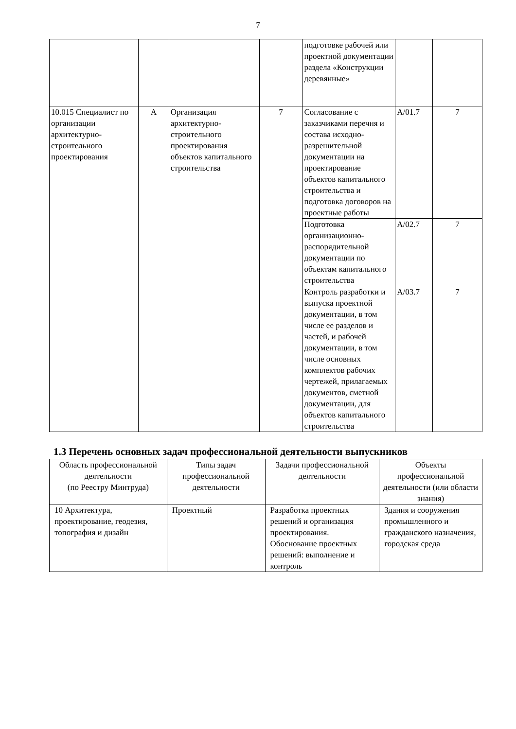7
| | | | | подготовке рабочей или проектной документации раздела «Конструкции деревянные» | | |
| 10.015 Специалист по организации архитектурно-строительного проектирования | А | Организация архитектурно-строительного проектирования объектов капитального строительства | 7 | Согласование с заказчиками перечня и состава исходно-разрешительной документации на проектирование объектов капитального строительства и подготовка договоров на проектные работы | А/01.7 | 7 |
| | | | | Подготовка организационно-распорядительной документации по объектам капитального строительства | А/02.7 | 7 |
| | | | | Контроль разработки и выпуска проектной документации, в том числе ее разделов и частей, и рабочей документации, в том числе основных комплектов рабочих чертежей, прилагаемых документов, сметной документации, для объектов капитального строительства | А/03.7 | 7 |
1.3 Перечень основных задач профессиональной деятельности выпускников
| Область профессиональной деятельности (по Реестру Минтруда) | Типы задач профессиональной деятельности | Задачи профессиональной деятельности | Объекты профессиональной деятельности (или области знания) |
| 10 Архитектура, проектирование, геодезия, топография и дизайн | Проектный | Разработка проектных решений и организация проектирования. Обоснование проектных решений: выполнение и контроль | Здания и сооружения промышленного и гражданского назначения, городская среда |